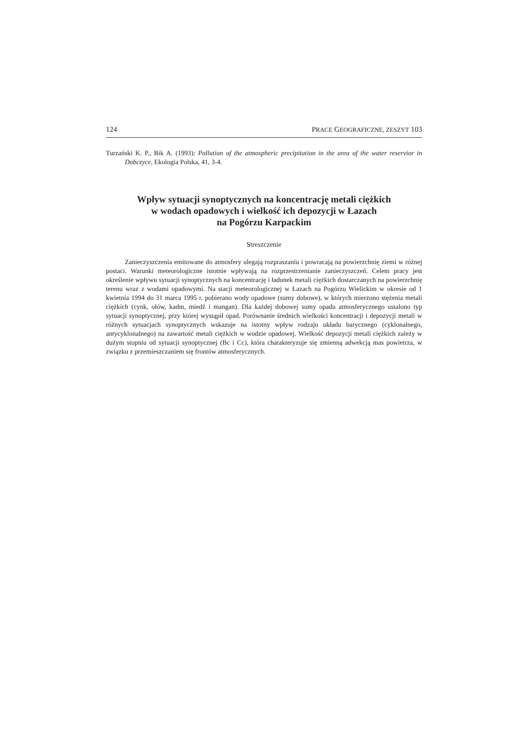124 PRACE GEOGRAFICZNE, ZESZYT 103
Turzański K. P., Bik A. (1993): Pollution of the atmospheric precipitation in the area of the water reservior in Dobczyce, Ekologia Polska, 41, 3-4.
Wpływ sytuacji synoptycznych na koncentrację metali ciężkich
w wodach opadowych i wielkość ich depozycji w Łazach
na Pogórzu Karpackim
Streszczenie
Zanieczyszczenia emitowane do atmosfery ulegają rozpraszaniu i powracają na powierzchnię ziemi w różnej postaci. Warunki meteorologiczne istotnie wpływają na rozprzestrzenianie zanieczyszczeń. Celem pracy jest określenie wpływu sytuacji synoptycznych na koncentrację i ładunek metali ciężkich dostarczanych na powierzchnię terenu wraz z wodami opadowymi. Na stacji meteorologicznej w Łazach na Pogórzu Wielickim w okresie od 1 kwietnia 1994 do 31 marca 1995 r. pobierano wody opadowe (sumy dobowe), w których mierzono stężenia metali ciężkich (cynk, ołów, kadm, miedź i mangan). Dla każdej dobowej sumy opadu atmosferycznego ustalono typ sytuacji synoptycznej, przy której wystąpił opad. Porównanie średnich wielkości koncentracji i depozycji metali w różnych sytuacjach synoptycznych wskazuje na istotny wpływ rodzaju układu barycznego (cyklonalnego, antycyklonalnego) na zawartość metali ciężkich w wodzie opadowej. Wielkość depozycji metali ciężkich zależy w dużym stopniu od sytuacji synoptycznej (Bc i Cc), która charakteryzuje się zmienną adwekcją mas powietrza, w związku z przemieszczaniem się frontów atmosferycznych.